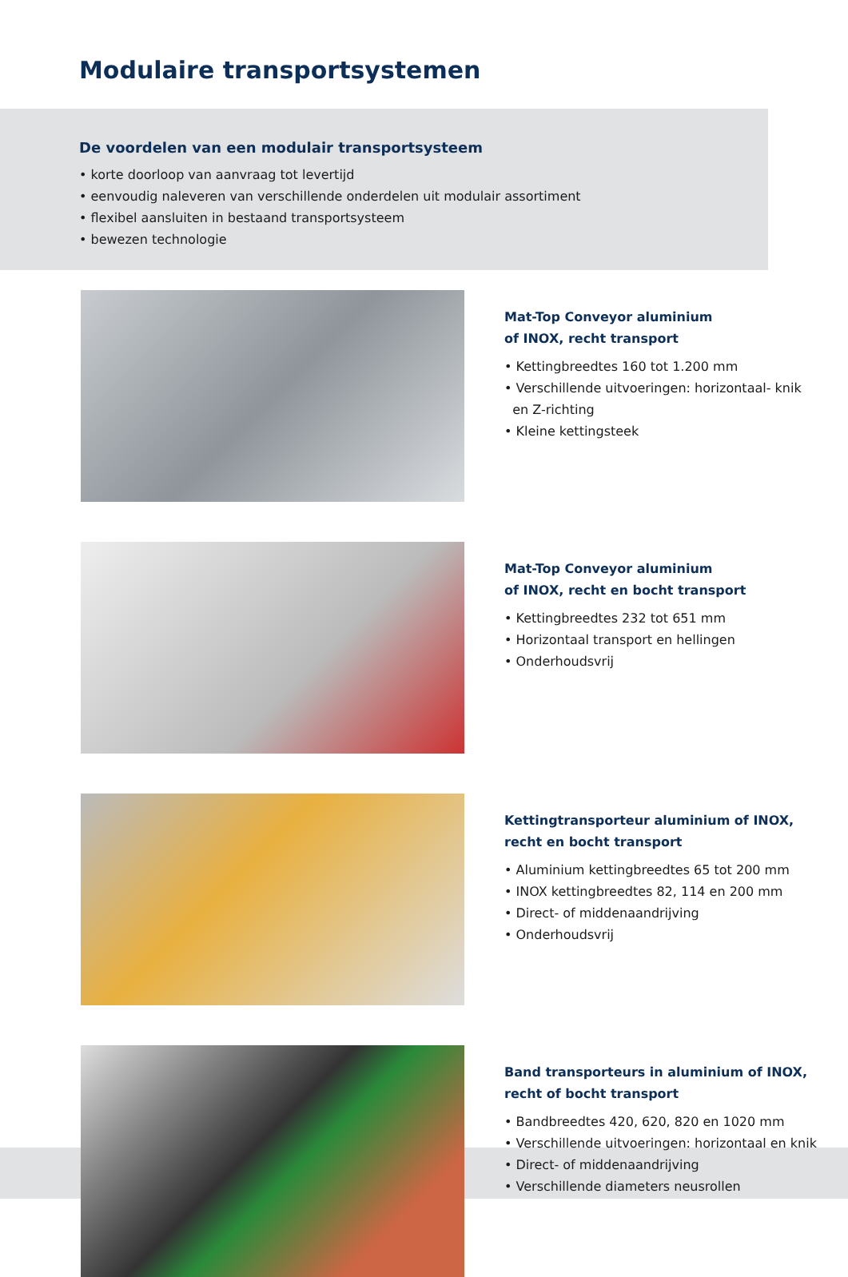Modulaire transportsystemen
De voordelen van een modulair transportsysteem
• korte doorloop van aanvraag tot levertijd
• eenvoudig naleveren van verschillende onderdelen uit modulair assortiment
• flexibel aansluiten in bestaand transportsysteem
• bewezen technologie
Mat-Top Conveyor aluminium
of INOX, recht transport
• Kettingbreedtes 160 tot 1.200 mm
• Verschillende uitvoeringen: horizontaal- knik
en Z-richting
• Kleine kettingsteek
Mat-Top Conveyor aluminium
of INOX, recht en bocht transport
• Kettingbreedtes 232 tot 651 mm
• Horizontaal transport en hellingen
• Onderhoudsvrij
Kettingtransporteur aluminium of INOX,
recht en bocht transport
• Aluminium kettingbreedtes 65 tot 200 mm
• INOX kettingbreedtes 82, 114 en 200 mm
• Direct- of middenaandrijving
• Onderhoudsvrij
Band transporteurs in aluminium of INOX,
recht of bocht transport
• Bandbreedtes 420, 620, 820 en 1020 mm
• Verschillende uitvoeringen: horizontaal en knik
• Direct- of middenaandrijving
• Verschillende diameters neusrollen